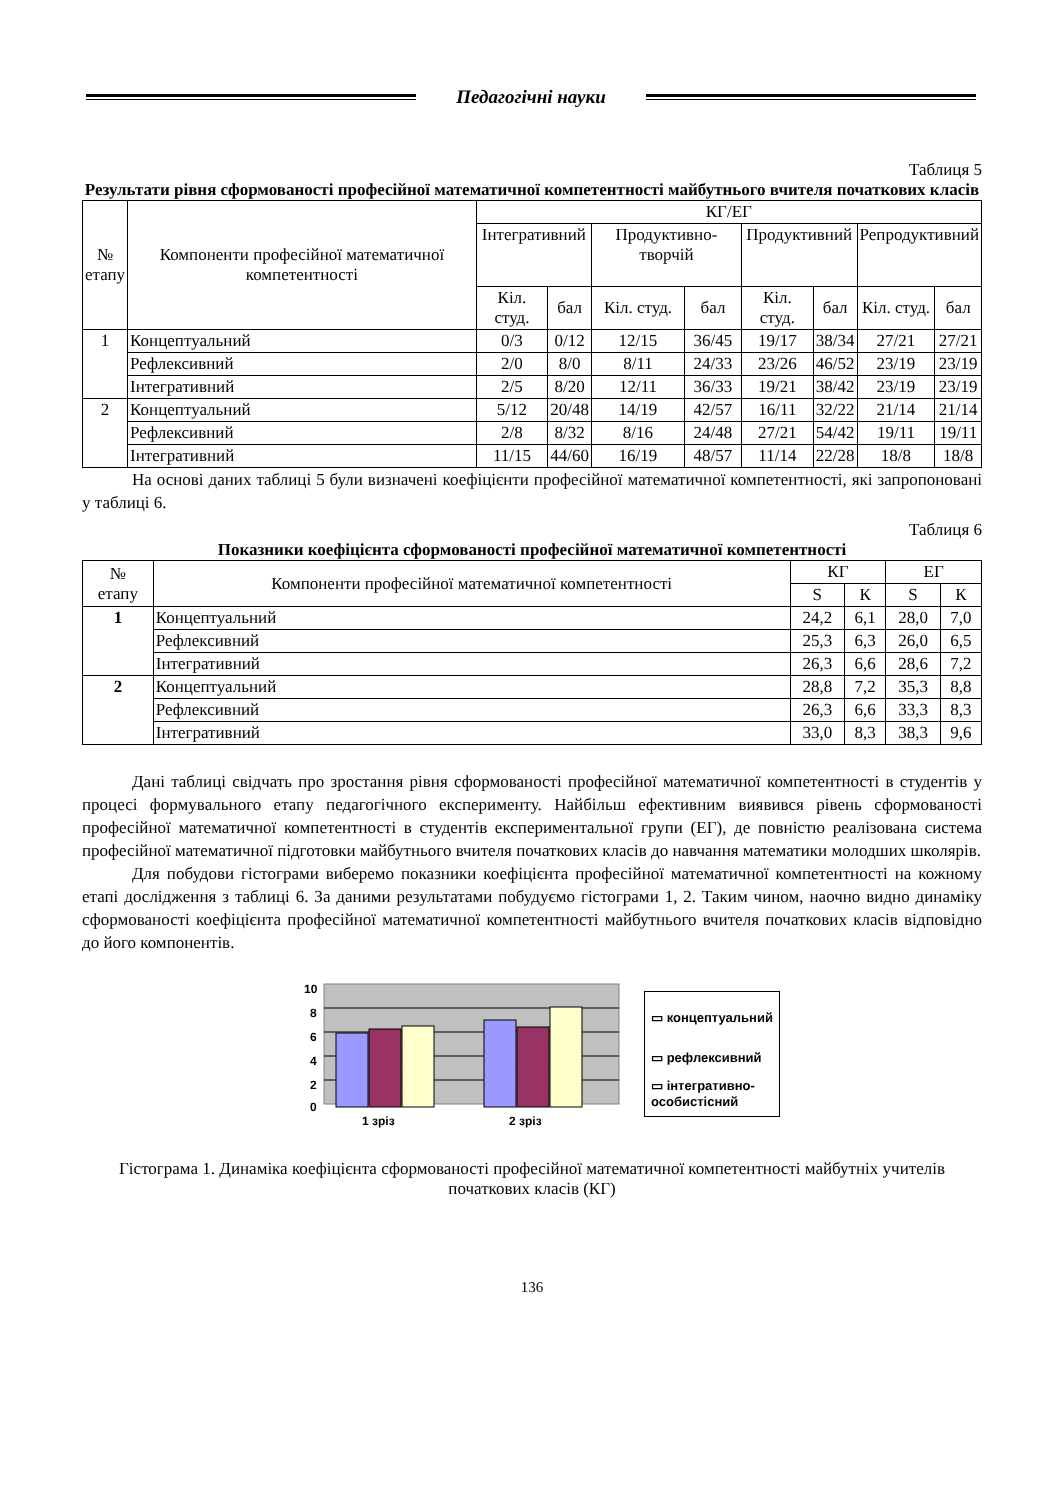Педагогічні науки
Таблиця 5
Результати рівня сформованості професійної математичної компетентності майбутнього вчителя початкових класів
| № етапу | Компоненти професійної математичної компетентності | КГ/ЕГ | | | | | | | |
| --- | --- | --- | --- | --- | --- | --- | --- | --- | --- |
| | | Інтегративний | | Продуктивно-творчій | | Продуктивний | | Репродуктивний | |
| | | Кіл. студ. | бал | Кіл. студ. | бал | Кіл. студ. | бал | Кіл. студ. | бал |
| 1 | Концептуальний | 0/3 | 0/12 | 12/15 | 36/45 | 19/17 | 38/34 | 27/21 | 27/21 |
| | Рефлексивний | 2/0 | 8/0 | 8/11 | 24/33 | 23/26 | 46/52 | 23/19 | 23/19 |
| | Інтегративний | 2/5 | 8/20 | 12/11 | 36/33 | 19/21 | 38/42 | 23/19 | 23/19 |
| 2 | Концептуальний | 5/12 | 20/48 | 14/19 | 42/57 | 16/11 | 32/22 | 21/14 | 21/14 |
| | Рефлексивний | 2/8 | 8/32 | 8/16 | 24/48 | 27/21 | 54/42 | 19/11 | 19/11 |
| | Інтегративний | 11/15 | 44/60 | 16/19 | 48/57 | 11/14 | 22/28 | 18/8 | 18/8 |
На основі даних таблиці 5 були визначені коефіцієнти професійної математичної компетентності, які запропоновані у таблиці 6.
Таблиця 6
Показники коефіцієнта сформованості професійної математичної компетентності
| № етапу | Компоненти професійної математичної компетентності | КГ | | ЕГ | |
| --- | --- | --- | --- | --- | --- |
| | | S | К | S | К |
| 1 | Концептуальний | 24,2 | 6,1 | 28,0 | 7,0 |
| | Рефлексивний | 25,3 | 6,3 | 26,0 | 6,5 |
| | Інтегративний | 26,3 | 6,6 | 28,6 | 7,2 |
| 2 | Концептуальний | 28,8 | 7,2 | 35,3 | 8,8 |
| | Рефлексивний | 26,3 | 6,6 | 33,3 | 8,3 |
| | Інтегративний | 33,0 | 8,3 | 38,3 | 9,6 |
Дані таблиці свідчать про зростання рівня сформованості професійної математичної компетентності в студентів у процесі формувального етапу педагогічного експерименту. Найбільш ефективним виявився рівень сформованості професійної математичної компетентності в студентів експериментальної групи (ЕГ), де повністю реалізована система професійної математичної підготовки майбутнього вчителя початкових класів до навчання математики молодших школярів.
Для побудови гістограми виберемо показники коефіцієнта професійної математичної компетентності на кожному етапі дослідження з таблиці 6. За даними результатами побудуємо гістограми 1, 2. Таким чином, наочно видно динаміку сформованості коефіцієнта професійної математичної компетентності майбутнього вчителя початкових класів відповідно до його компонентів.
10
8
6
4
2
0
1 зріз
2 зріз
▭ концептуальний
▭ рефлексивний
▭ інтегративно-
особистісний
Гістограма 1. Динаміка коефіцієнта сформованості професійної математичної компетентності майбутніх учителів початкових класів (КГ)
136